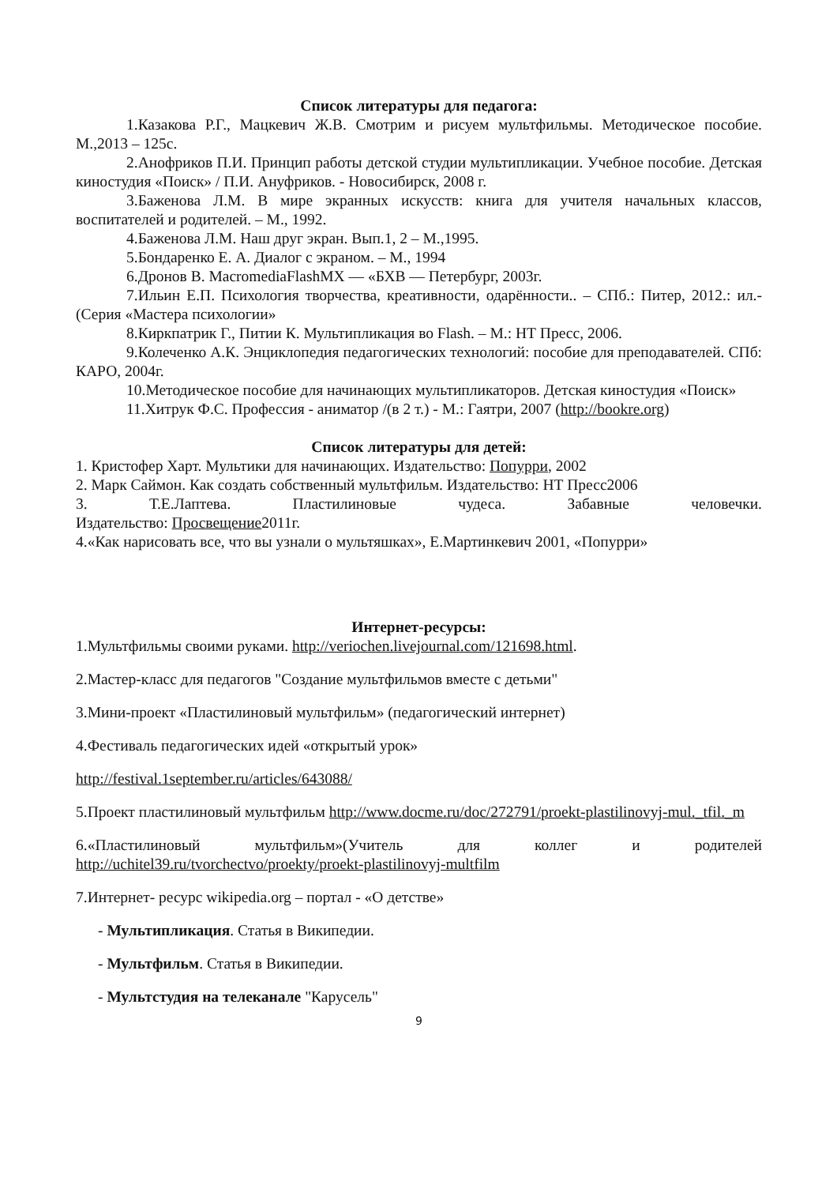Список литературы для педагога:
1.Казакова Р.Г., Мацкевич Ж.В. Смотрим и рисуем мультфильмы. Методическое пособие. М.,2013 – 125с.
2.Анофриков П.И. Принцип работы детской студии мультипликации. Учебное пособие. Детская киностудия «Поиск» / П.И. Ануфриков. - Новосибирск, 2008 г.
3.Баженова Л.М. В мире экранных искусств: книга для учителя начальных классов, воспитателей и родителей. – М., 1992.
4.Баженова Л.М. Наш друг экран. Вып.1, 2 – М.,1995.
5.Бондаренко Е. А. Диалог с экраном. – М., 1994
6.Дронов В. MacromediaFlashMX — «БХВ — Петербург, 2003г.
7.Ильин Е.П. Психология творчества, креативности, одарённости.. – СПб.: Питер, 2012.: ил.- (Серия «Мастера психологии»
8.Киркпатрик Г., Питии К. Мультипликация во Flash. – М.: НТ Пресс, 2006.
9.Колеченко А.К. Энциклопедия педагогических технологий: пособие для преподавателей. СПб: КАРО, 2004г.
10.Методическое пособие для начинающих мультипликаторов. Детская киностудия «Поиск»
11.Хитрук Ф.С. Профессия - аниматор /(в 2 т.) - М.: Гаятри, 2007 (http://bookre.org)
Список литературы для детей:
1. Кристофер Харт. Мультики для начинающих. Издательство: Попурри, 2002
2. Марк Саймон. Как создать собственный мультфильм. Издательство: НТ Пресс2006
3. Т.Е.Лаптева. Пластилиновые чудеса. Забавные человечки.
Издательство: Просвещение2011г.
4.«Как нарисовать все, что вы узнали о мультяшках», Е.Мартинкевич 2001, «Попурри»
Интернет-ресурсы:
1.Мультфильмы своими руками. http://veriochen.livejournal.com/121698.html.
2.Мастер-класс для педагогов "Создание мультфильмов вместе с детьми"
3.Мини-проект «Пластилиновый мультфильм» (педагогический интернет)
4.Фестиваль педагогических идей «открытый урок»
http://festival.1september.ru/articles/643088/
5.Проект пластилиновый мультфильм http://www.docme.ru/doc/272791/proekt-plastilinovyj-mul._tfil._m
6.«Пластилиновый мультфильм»(Учитель для коллег и родителей http://uchitel39.ru/tvorchectvo/proekty/proekt-plastilinovyj-multfilm
7.Интернет- ресурс wikipedia.org – портал - «О детстве»
- Мультипликация. Статья в Википедии.
- Мультфильм. Статья в Википедии.
- Мультстудия на телеканале "Карусель"
9